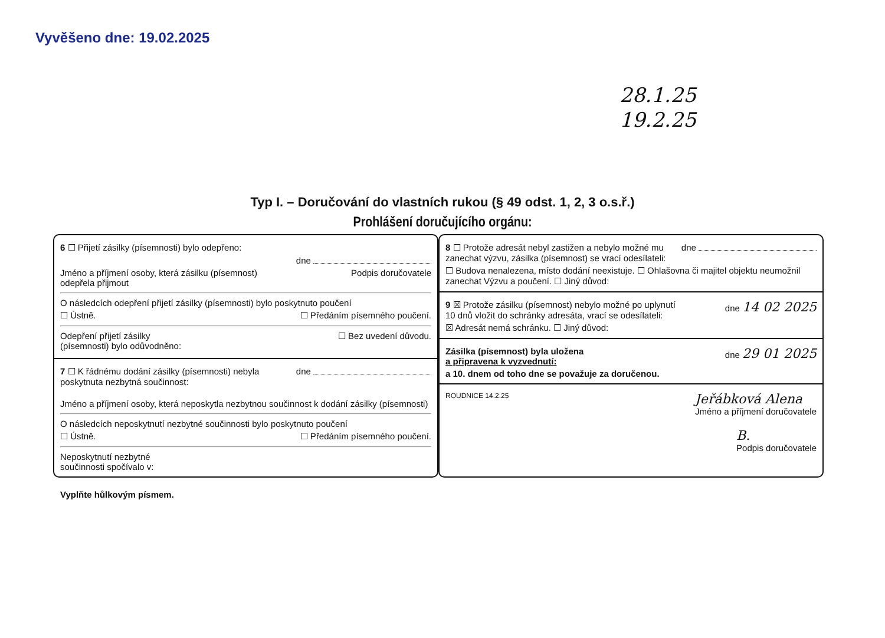Vyvěšeno dne: 19.02.2025
28.1.25
19.2.25
Typ I. – Doručování do vlastních rukou (§ 49 odst. 1, 2, 3 o.s.ř.)
Prohlášení doručujícího orgánu:
6 ☐ Přijetí zásilky (písemnosti) bylo odepřeno:
dne
Jméno a příjmení osoby, která zásilku (písemnost)
odepřela přijmout Podpis doručovatele
O následcích odepření přijetí zásilky (písemnosti) bylo poskytnuto poučení
☐ Ústně. ☐ Předáním písemného poučení.
Odepření přijetí zásilky
(písemnosti) bylo odůvodněno: ☐ Bez uvedení důvodu.
7 ☐ K řádnému dodání zásilky (písemnosti) nebyla
poskytnuta nezbytná součinnost: dne
Jméno a příjmení osoby, která neposkytla nezbytnou součinnost k dodání zásilky (písemnosti)
O následcích neposkytnutí nezbytné součinnosti bylo poskytnuto poučení
☐ Ústně. ☐ Předáním písemného poučení.
Neposkytnutí nezbytné
součinnosti spočívalo v:
8 ☐ Protože adresát nebyl zastižen a nebylo možné mu
zanechat výzvu, zásilka (písemnost) se vrací odesílateli: dne
☐ Budova nenalezena, místo dodání neexistuje. ☐ Ohlašovna či majitel objektu neumožnil zanechat Výzvu a poučení. ☐ Jiný důvod:
9 ☒ Protože zásilku (písemnost) nebylo možné po uplynutí
10 dnů vložit do schránky adresáta, vrací se odesílateli: dne 14 02 2025
☒ Adresát nemá schránku. ☐ Jiný důvod:
Zásilka (písemnost) byla uložena
a připravena k vyzvednutí: dne 29 01 2025
a 10. dnem od toho dne se považuje za doručenou.
ROUDNICE 14.2.25 Jeřábková Alena
Jméno a příjmení doručovatele
B.
Podpis doručovatele
Vyplňte hůlkovým písmem.